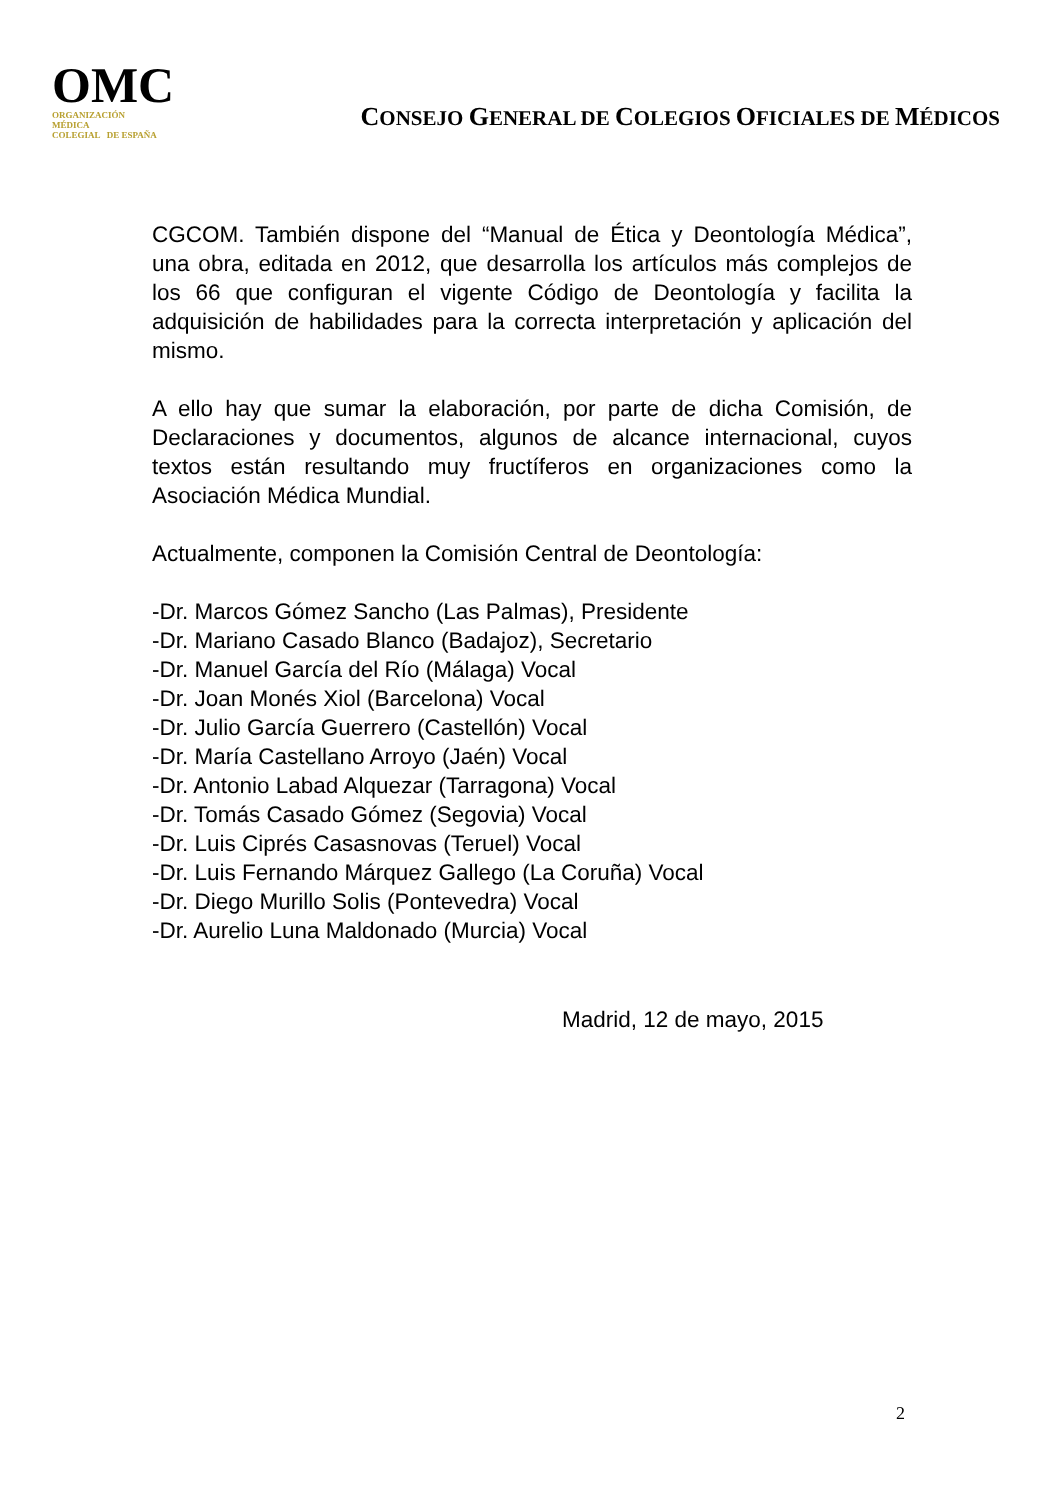OMC
ORGANIZACIÓN
MÉDICA
COLEGIAL DE ESPAÑA
CONSEJO GENERAL DE COLEGIOS OFICIALES DE MÉDICOS
CGCOM. También dispone del “Manual de Ética y Deontología Médica”, una obra, editada en 2012, que desarrolla los artículos más complejos de los 66 que configuran el vigente Código de Deontología y facilita la adquisición de habilidades para la correcta interpretación y aplicación del mismo.
A ello hay que sumar la elaboración, por parte de dicha Comisión, de Declaraciones y documentos, algunos de alcance internacional, cuyos textos están resultando muy fructíferos en organizaciones como la Asociación Médica Mundial.
Actualmente, componen la Comisión Central de Deontología:
-Dr. Marcos Gómez Sancho (Las Palmas), Presidente
-Dr. Mariano Casado Blanco (Badajoz), Secretario
-Dr. Manuel García del Río (Málaga) Vocal
-Dr. Joan Monés Xiol (Barcelona) Vocal
-Dr. Julio García Guerrero (Castellón) Vocal
-Dr. María Castellano Arroyo (Jaén) Vocal
-Dr. Antonio Labad Alquezar (Tarragona) Vocal
-Dr. Tomás Casado Gómez (Segovia) Vocal
-Dr. Luis Ciprés Casasnovas (Teruel) Vocal
-Dr. Luis Fernando Márquez Gallego (La Coruña) Vocal
-Dr. Diego Murillo Solis (Pontevedra) Vocal
-Dr. Aurelio Luna Maldonado (Murcia) Vocal
Madrid, 12 de mayo, 2015
2